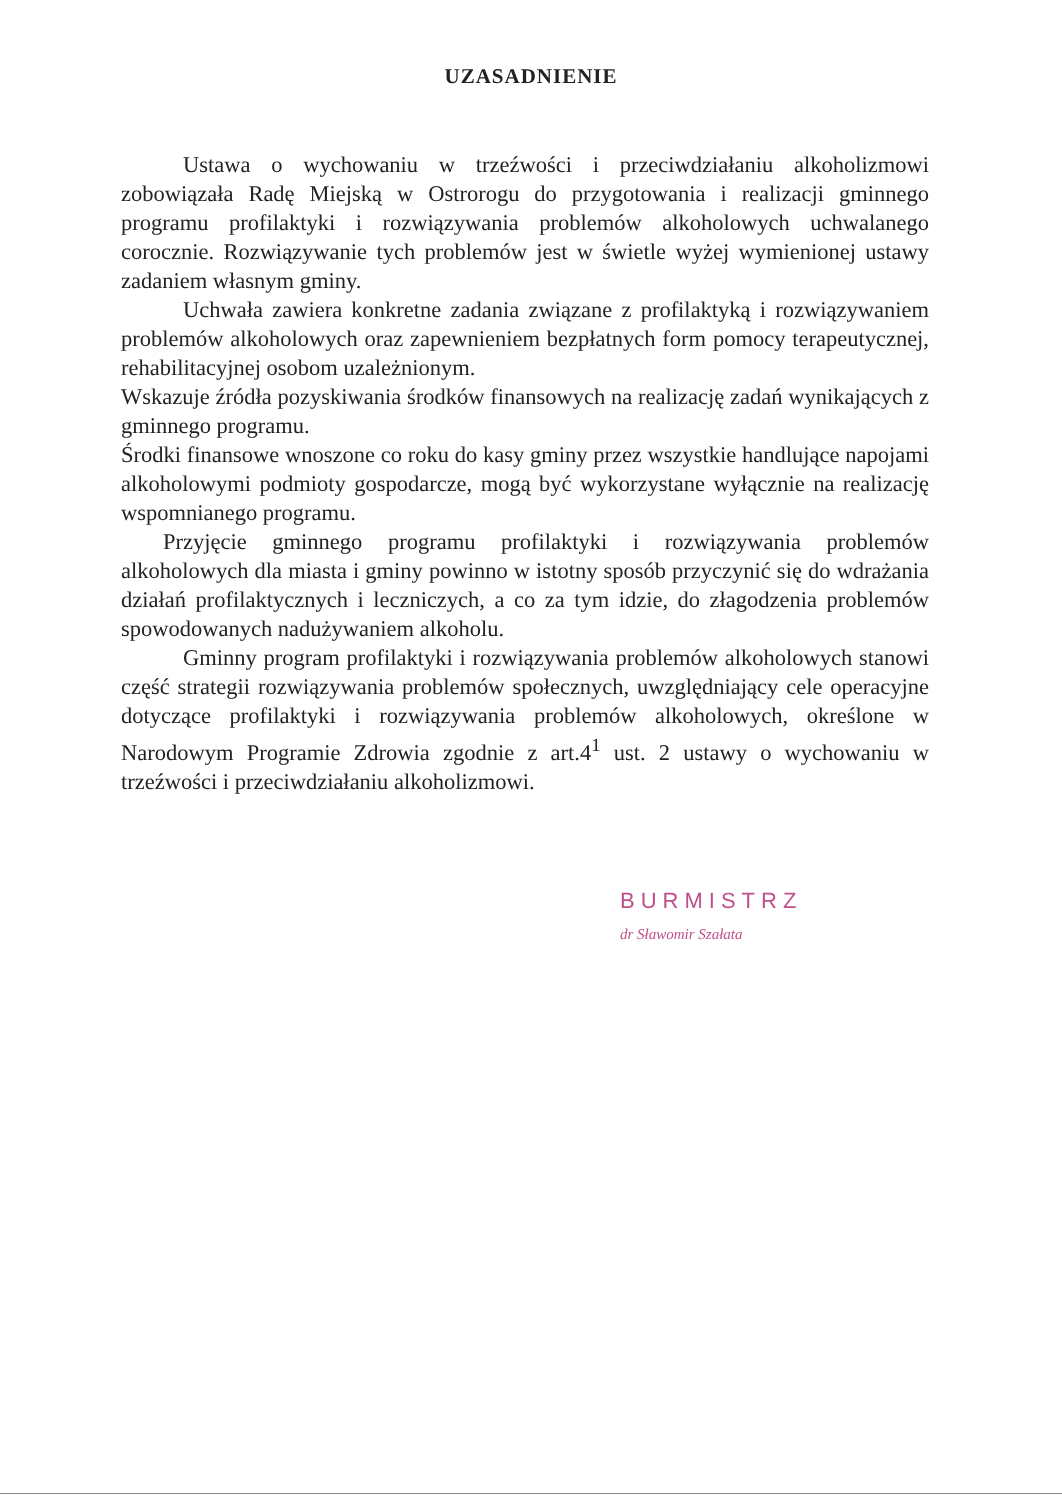UZASADNIENIE
Ustawa o wychowaniu w trzeźwości i przeciwdziałaniu alkoholizmowi zobowiązała Radę Miejską w Ostrorogu do przygotowania i realizacji gminnego programu profilaktyki i rozwiązywania problemów alkoholowych uchwalanego corocznie. Rozwiązywanie tych problemów jest w świetle wyżej wymienionej ustawy zadaniem własnym gminy.
Uchwała zawiera konkretne zadania związane z profilaktyką i rozwiązywaniem problemów alkoholowych oraz zapewnieniem bezpłatnych form pomocy terapeutycznej, rehabilitacyjnej osobom uzależnionym.
Wskazuje źródła pozyskiwania środków finansowych na realizację zadań wynikających z gminnego programu.
Środki finansowe wnoszone co roku do kasy gminy przez wszystkie handlujące napojami alkoholowymi podmioty gospodarcze, mogą być wykorzystane wyłącznie na realizację wspomnianego programu.
Przyjęcie gminnego programu profilaktyki i rozwiązywania problemów alkoholowych dla miasta i gminy powinno w istotny sposób przyczynić się do wdrażania działań profilaktycznych i leczniczych, a co za tym idzie, do złagodzenia problemów spowodowanych nadużywaniem alkoholu.
Gminny program profilaktyki i rozwiązywania problemów alkoholowych stanowi część strategii rozwiązywania problemów społecznych, uwzględniający cele operacyjne dotyczące profilaktyki i rozwiązywania problemów alkoholowych, określone w Narodowym Programie Zdrowia zgodnie z art.4<sup>1</sup> ust. 2 ustawy o wychowaniu w trzeźwości i przeciwdziałaniu alkoholizmowi.
BURMISTRZ
dr Sławomir Szałata